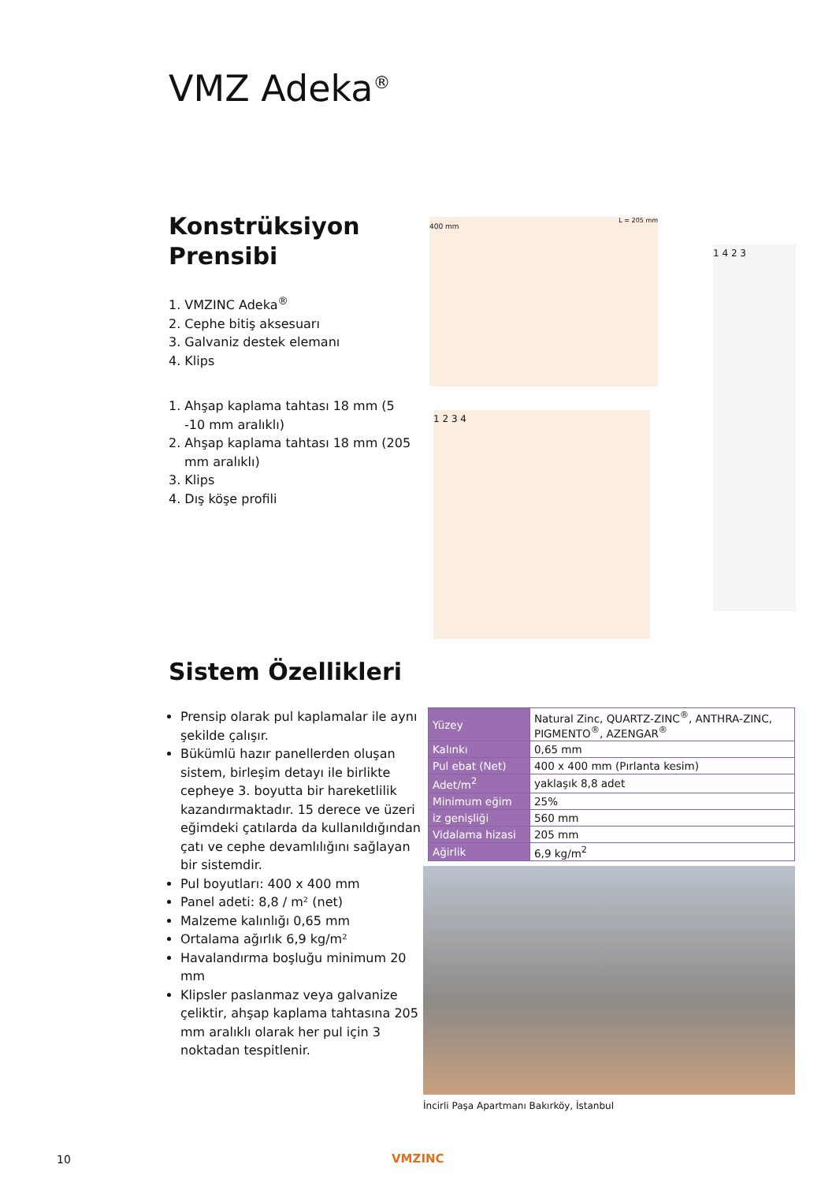VMZ Adeka<sup>®</sup>
Konstrüksiyon Prensibi
1. VMZINC Adeka<sup>®</sup>
2. Cephe bitiş aksesuarı
3. Galvaniz destek elemanı
4. Klips
1. Ahşap kaplama tahtası 18 mm (5 -10 mm aralıklı)
2. Ahşap kaplama tahtası 18 mm (205 mm aralıklı)
3. Klips
4. Dış köşe profili
400 mm L = 205 mm
1 2 3 4
1 4 2 3
Sistem Özellikleri
Prensip olarak pul kaplamalar ile aynı şekilde çalışır.
Bükümlü hazır panellerden oluşan sistem, birleşim detayı ile birlikte cepheye 3. boyutta bir hareketlilik kazandırmaktadır. 15 derece ve üzeri eğimdeki çatılarda da kullanıldığından çatı ve cephe devamlılığını sağlayan bir sistemdir.
Pul boyutları: 400 x 400 mm
Panel adeti: 8,8 / m² (net)
Malzeme kalınlığı 0,65 mm
Ortalama ağırlık 6,9 kg/m²
Havalandırma boşluğu minimum 20 mm
Klipsler paslanmaz veya galvanize çeliktir, ahşap kaplama tahtasına 205 mm aralıklı olarak her pul için 3 noktadan tespitlenir.
| Yüzey | Natural Zinc, QUARTZ-ZINC<sup>®</sup>, ANTHRA-ZINC, PIGMENTO<sup>®</sup>, AZENGAR<sup>®</sup> |
| Kalınkı | 0,65 mm |
| Pul ebat (Net) | 400 x 400 mm (Pırlanta kesim) |
| Adet/m<sup>2</sup> | yaklaşık 8,8 adet |
| Minimum eğim | 25% |
| iz genişliği | 560 mm |
| Vidalama hizasi | 205 mm |
| Ağirlik | 6,9 kg/m<sup>2</sup> |
İncirli Paşa Apartmanı Bakırköy, İstanbul
10 VMZINC